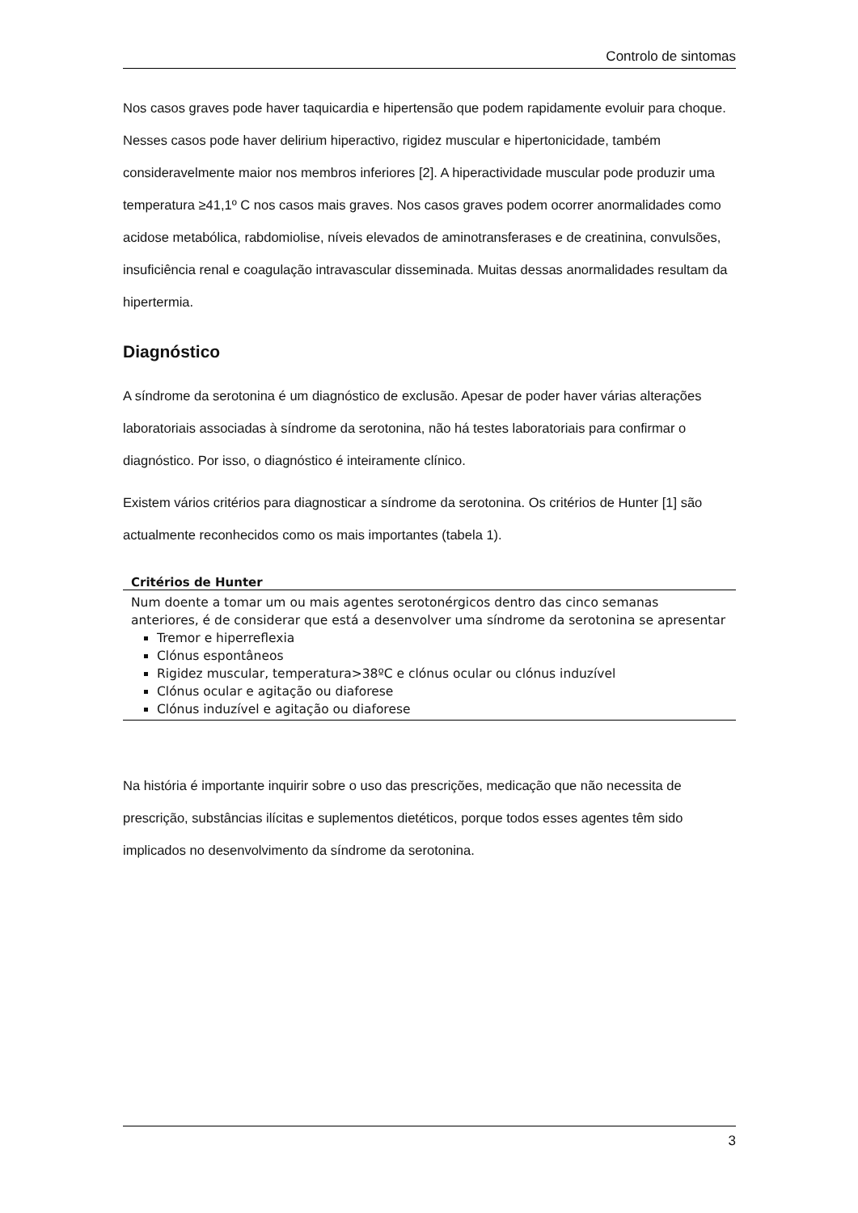Controlo de sintomas
Nos casos graves pode haver taquicardia e hipertensão que podem rapidamente evoluir para choque. Nesses casos pode haver delirium hiperactivo, rigidez muscular e hipertonicidade, também consideravelmente maior nos membros inferiores [2]. A hiperactividade muscular pode produzir uma temperatura ≥41,1º C nos casos mais graves. Nos casos graves podem ocorrer anormalidades como acidose metabólica, rabdomiolise, níveis elevados de aminotransferases e de creatinina, convulsões, insuficiência renal e coagulação intravascular disseminada. Muitas dessas anormalidades resultam da hipertermia.
Diagnóstico
A síndrome da serotonina é um diagnóstico de exclusão. Apesar de poder haver várias alterações laboratoriais associadas à síndrome da serotonina, não há testes laboratoriais para confirmar o diagnóstico. Por isso, o diagnóstico é inteiramente clínico.
Existem vários critérios para diagnosticar a síndrome da serotonina. Os critérios de Hunter [1] são actualmente reconhecidos como os mais importantes (tabela 1).
| Critérios de Hunter |
| --- |
| Num doente a tomar um ou mais agentes serotonérgicos dentro das cinco semanas anteriores, é de considerar que está a desenvolver uma síndrome da serotonina se apresentar Tremor e hiperreflexia Clónus espontâneos Rigidez muscular, temperatura>38ºC e clónus ocular ou clónus induzível Clónus ocular e agitação ou diaforese Clónus induzível e agitação ou diaforese |
Na história é importante inquirir sobre o uso das prescrições, medicação que não necessita de prescrição, substâncias ilícitas e suplementos dietéticos, porque todos esses agentes têm sido implicados no desenvolvimento da síndrome da serotonina.
3